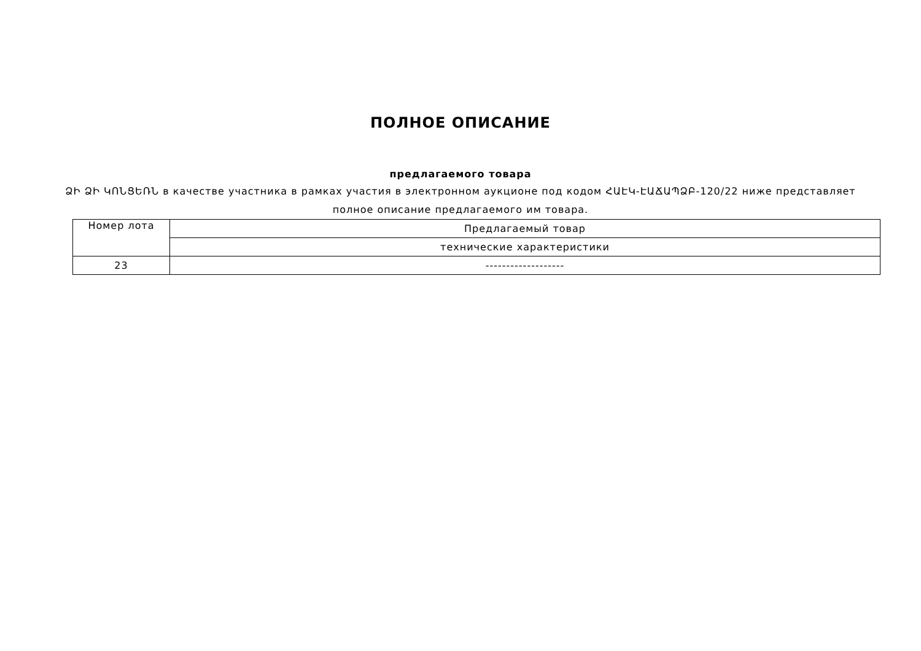ПОЛНОЕ ОПИСАНИЕ
предлагаемого товара
ՁԻ ՁԻ ԿՈՆՑԵՌՆ в качестве участника в рамках участия в электронном аукционе под кодом ՀԱԷԿ-ԷԱՃԱՊՁԲ-120/22 ниже представляет полное описание предлагаемого им товара.
| Номер лота | Предлагаемый товар |
| --- | --- |
| | технические характеристики |
| 23 | ------------------- |